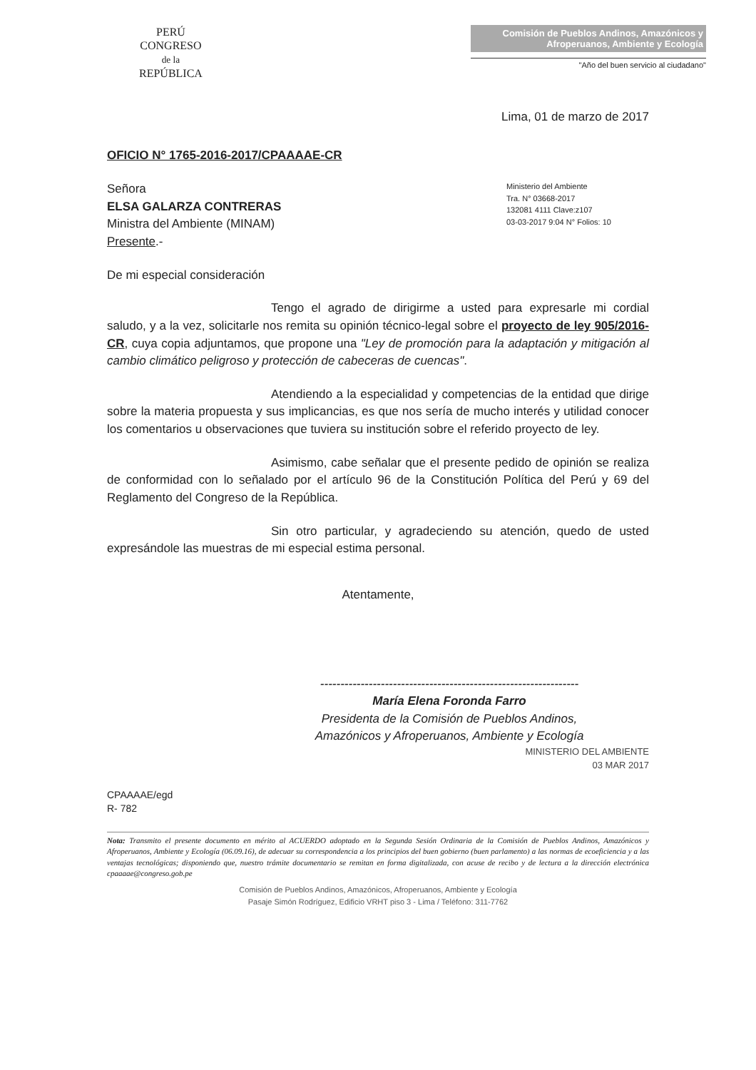PERÚ
CONGRESO
de la
REPÚBLICA
Comisión de Pueblos Andinos, Amazónicos y Afroperuanos, Ambiente y Ecología
"Año del buen servicio al ciudadano"
Lima, 01 de marzo de 2017
OFICIO N° 1765-2016-2017/CPAAAAE-CR
Ministerio del Ambiente
Tra. N° 03668-2017
132081 4111 Clave:z107
03-03-2017 9:04 N° Folios: 10
Señora
ELSA GALARZA CONTRERAS
Ministra del Ambiente (MINAM)
Presente.-
De mi especial consideración
Tengo el agrado de dirigirme a usted para expresarle mi cordial saludo, y a la vez, solicitarle nos remita su opinión técnico-legal sobre el proyecto de ley 905/2016-CR, cuya copia adjuntamos, que propone una "Ley de promoción para la adaptación y mitigación al cambio climático peligroso y protección de cabeceras de cuencas".
Atendiendo a la especialidad y competencias de la entidad que dirige sobre la materia propuesta y sus implicancias, es que nos sería de mucho interés y utilidad conocer los comentarios u observaciones que tuviera su institución sobre el referido proyecto de ley.
Asimismo, cabe señalar que el presente pedido de opinión se realiza de conformidad con lo señalado por el artículo 96 de la Constitución Política del Perú y 69 del Reglamento del Congreso de la República.
Sin otro particular, y agradeciendo su atención, quedo de usted expresándole las muestras de mi especial estima personal.
Atentamente,
----------------------------------------------------------------
María Elena Foronda Farro
Presidenta de la Comisión de Pueblos Andinos,
Amazónicos y Afroperuanos, Ambiente y Ecología
MINISTERIO DEL AMBIENTE
03 MAR 2017
CPAAAAE/egd
R- 782
Nota: Transmito el presente documento en mérito al ACUERDO adoptado en la Segunda Sesión Ordinaria de la Comisión de Pueblos Andinos, Amazónicos y Afroperuanos, Ambiente y Ecología (06.09.16), de adecuar su correspondencia a los principios del buen gobierno (buen parlamento) a las normas de ecoeficiencia y a las ventajas tecnológicas; disponiendo que, nuestro trámite documentario se remitan en forma digitalizada, con acuse de recibo y de lectura a la dirección electrónica cpaaaae@congreso.gob.pe
Comisión de Pueblos Andinos, Amazónicos, Afroperuanos, Ambiente y Ecología
Pasaje Simón Rodríguez, Edificio VRHT piso 3 - Lima / Teléfono: 311-7762